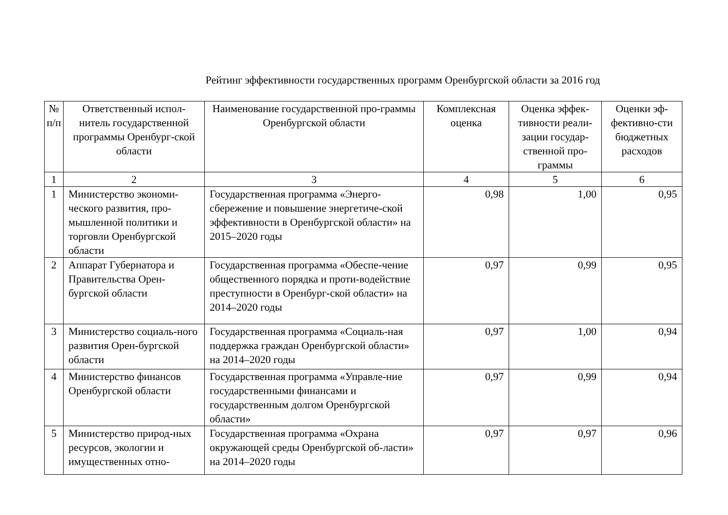Рейтинг эффективности государственных программ Оренбургской области за 2016 год
| № п/п | Ответственный испол-нитель государственной программы Оренбург-ской области | Наименование государственной про-граммы Оренбургской области | Комплексная оценка | Оценка эффек-тивности реали-зации государ-ственной про-граммы | Оценки эф-фективно-сти бюджетных расходов |
| --- | --- | --- | --- | --- | --- |
| 1 | 2 | 3 | 4 | 5 | 6 |
| 1 | Министерство экономи-ческого развития, про-мышленной политики и торговли Оренбургской области | Государственная программа «Энерго-сбережение и повышение энергетиче-ской эффективности в Оренбургской области» на 2015–2020 годы | 0,98 | 1,00 | 0,95 |
| 2 | Аппарат Губернатора и Правительства Орен-бургской области | Государственная программа «Обеспе-чение общественного порядка и проти-водействие преступности в Оренбург-ской области» на 2014–2020 годы | 0,97 | 0,99 | 0,95 |
| 3 | Министерство социаль-ного развития Орен-бургской области | Государственная программа «Социаль-ная поддержка граждан Оренбургской области» на 2014–2020 годы | 0,97 | 1,00 | 0,94 |
| 4 | Министерство финансов Оренбургской области | Государственная программа «Управле-ние государственными финансами и государственным долгом Оренбургской области» | 0,97 | 0,99 | 0,94 |
| 5 | Министерство природ-ных ресурсов, экологии и имущественных отно- | Государственная программа «Охрана окружающей среды Оренбургской об-ласти» на 2014–2020 годы | 0,97 | 0,97 | 0,96 |